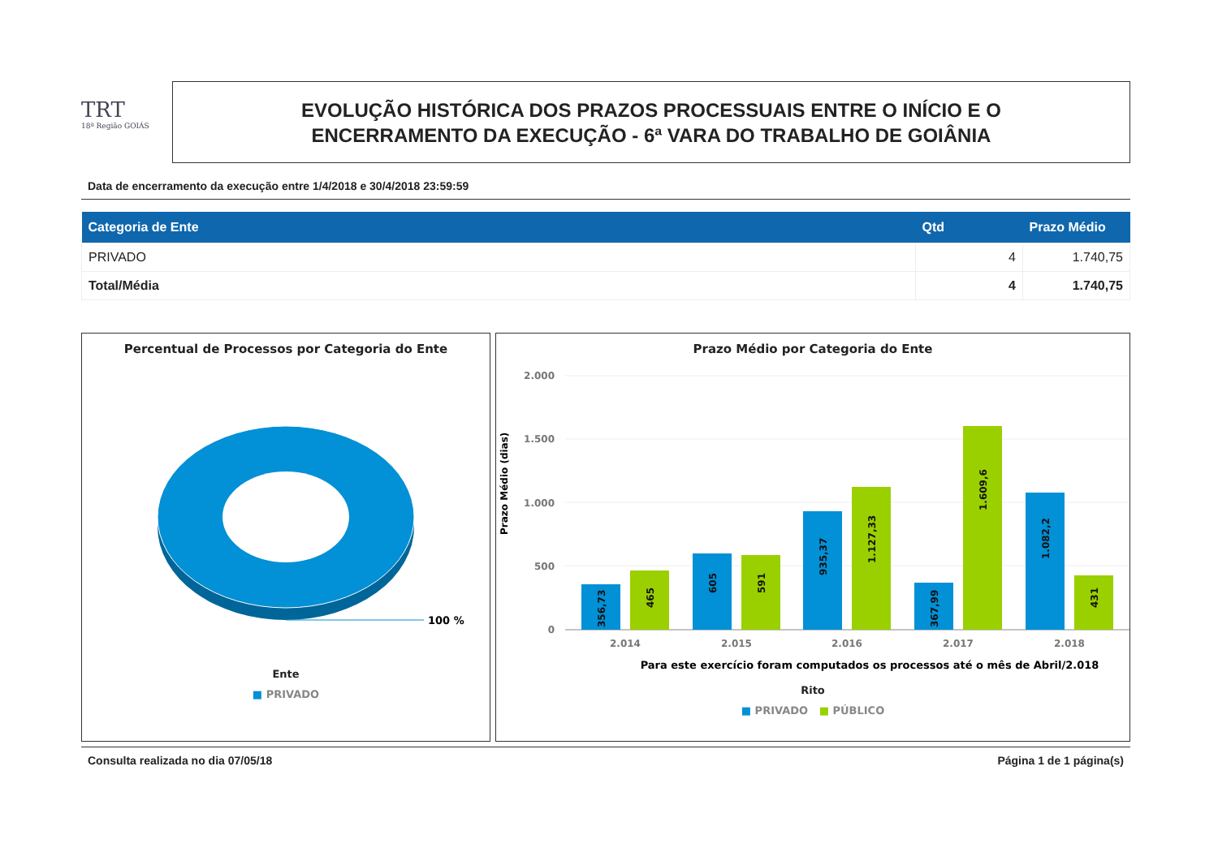TRT
18ª Região GOIÁS
EVOLUÇÃO HISTÓRICA DOS PRAZOS PROCESSUAIS ENTRE O INÍCIO E O
ENCERRAMENTO DA EXECUÇÃO - 6ª VARA DO TRABALHO DE GOIÂNIA
Data de encerramento da execução entre 1/4/2018 e 30/4/2018 23:59:59
| Categoria de Ente | Qtd | Prazo Médio |
| --- | --- | --- |
| PRIVADO | 4 | 1.740,75 |
| Total/Média | 4 | 1.740,75 |
Percentual de Processos por Categoria do Ente
100 %
Ente
■ PRIVADO
Prazo Médio por Categoria do Ente
Prazo Médio (dias)
2.000
1.500
1.000
500
0
2.014
2.015
2.016
2.017
2.018
356,73
465
605
591
935,37
1.127,33
367,99
1.609,6
1.082,2
431
Para este exercício foram computados os processos até o mês de Abril/2.018
Rito
■ PRIVADO ■ PÚBLICO
Consulta realizada no dia 07/05/18 Página 1 de 1 página(s)